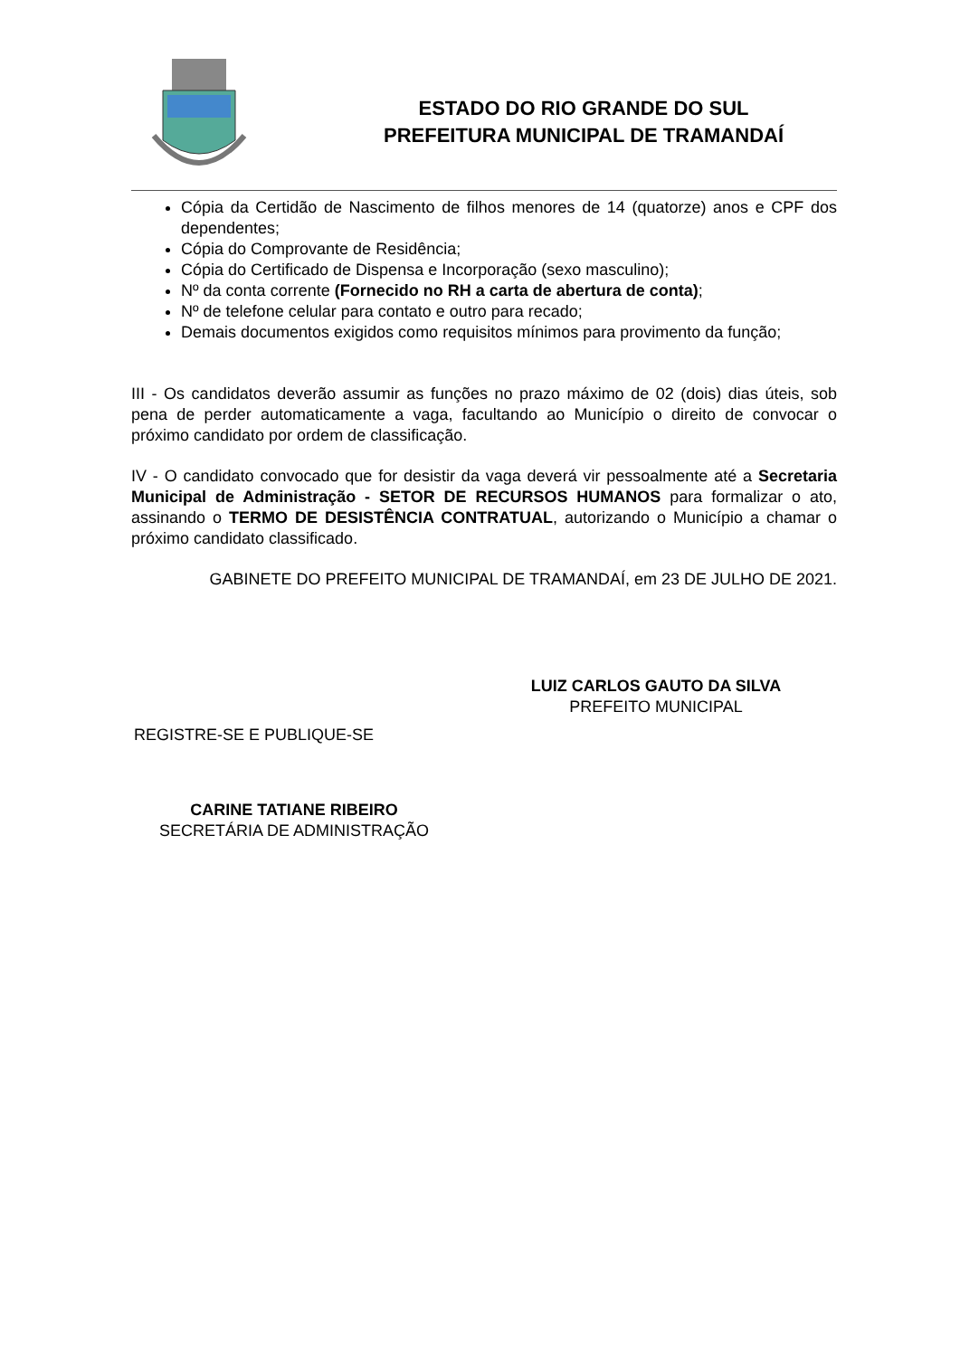ESTADO DO RIO GRANDE DO SUL
PREFEITURA MUNICIPAL DE TRAMANDAÍ
Cópia da Certidão de Nascimento de filhos menores de 14 (quatorze) anos e CPF dos dependentes;
Cópia do Comprovante de Residência;
Cópia do Certificado de Dispensa e Incorporação (sexo masculino);
Nº da conta corrente (Fornecido no RH a carta de abertura de conta);
Nº de telefone celular para contato e outro para recado;
Demais documentos exigidos como requisitos mínimos para provimento da função;
III - Os candidatos deverão assumir as funções no prazo máximo de 02 (dois) dias úteis, sob pena de perder automaticamente a vaga, facultando ao Município o direito de convocar o próximo candidato por ordem de classificação.
IV - O candidato convocado que for desistir da vaga deverá vir pessoalmente até a Secretaria Municipal de Administração - SETOR DE RECURSOS HUMANOS para formalizar o ato, assinando o TERMO DE DESISTÊNCIA CONTRATUAL, autorizando o Município a chamar o próximo candidato classificado.
GABINETE DO PREFEITO MUNICIPAL DE TRAMANDAÍ, em 23 DE JULHO DE 2021.
LUIZ CARLOS GAUTO DA SILVA
PREFEITO MUNICIPAL
REGISTRE-SE E PUBLIQUE-SE
CARINE TATIANE RIBEIRO
SECRETÁRIA DE ADMINISTRAÇÃO